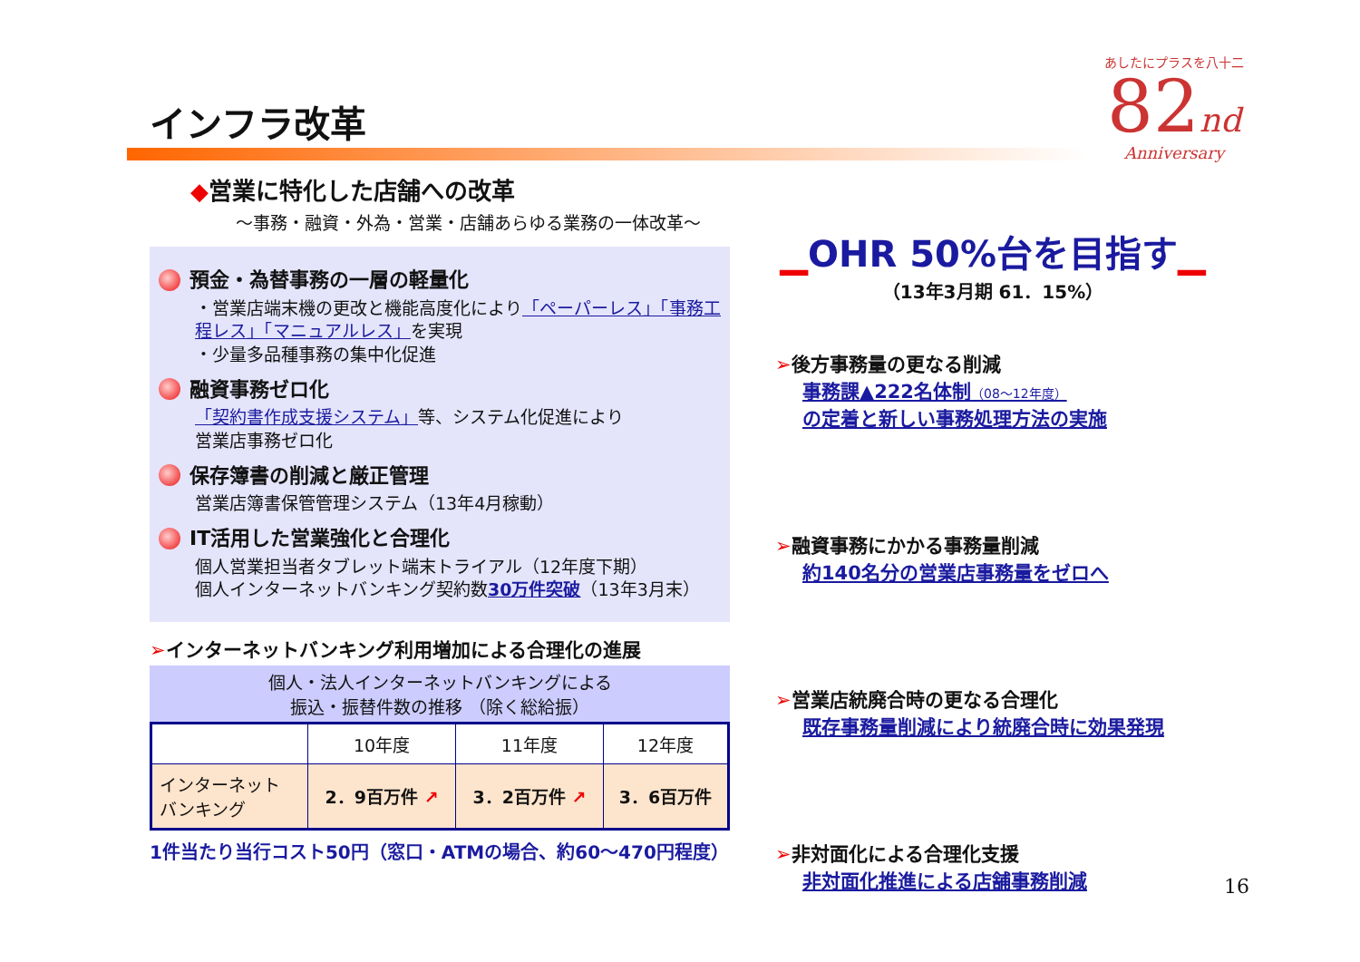インフラ改革
あしたにプラスを八十二
82nd
Anniversary
◆営業に特化した店舗への改革
～事務・融資・外為・営業・店舗あらゆる業務の一体改革～
預金・為替事務の一層の軽量化
・営業店端末機の更改と機能高度化により「ペーパーレス」「事務工程レス」「マニュアルレス」を実現
・少量多品種事務の集中化促進
融資事務ゼロ化
「契約書作成支援システム」等、システム化促進により
営業店事務ゼロ化
保存簿書の削減と厳正管理
営業店簿書保管管理システム（13年4月稼動）
IT活用した営業強化と合理化
個人営業担当者タブレット端末トライアル（12年度下期）
個人インターネットバンキング契約数30万件突破（13年3月末）
➢インターネットバンキング利用増加による合理化の進展
個人・法人インターネットバンキングによる
振込・振替件数の推移 （除く総給振）
| | 10年度 | 11年度 | 12年度 |
| --- | --- | --- | --- |
| インターネット バンキング | 2．9百万件 ↗ | 3．2百万件 ↗ | 3．6百万件 |
1件当たり当行コスト50円（窓口・ATMの場合、約60～470円程度）
▁OHR 50%台を目指す▁
（13年3月期 61．15%）
➢後方事務量の更なる削減
事務課▲222名体制（08～12年度）
の定着と新しい事務処理方法の実施
➢融資事務にかかる事務量削減
約140名分の営業店事務量をゼロへ
➢営業店統廃合時の更なる合理化
既存事務量削減により統廃合時に効果発現
➢非対面化による合理化支援
非対面化推進による店舗事務削減
16